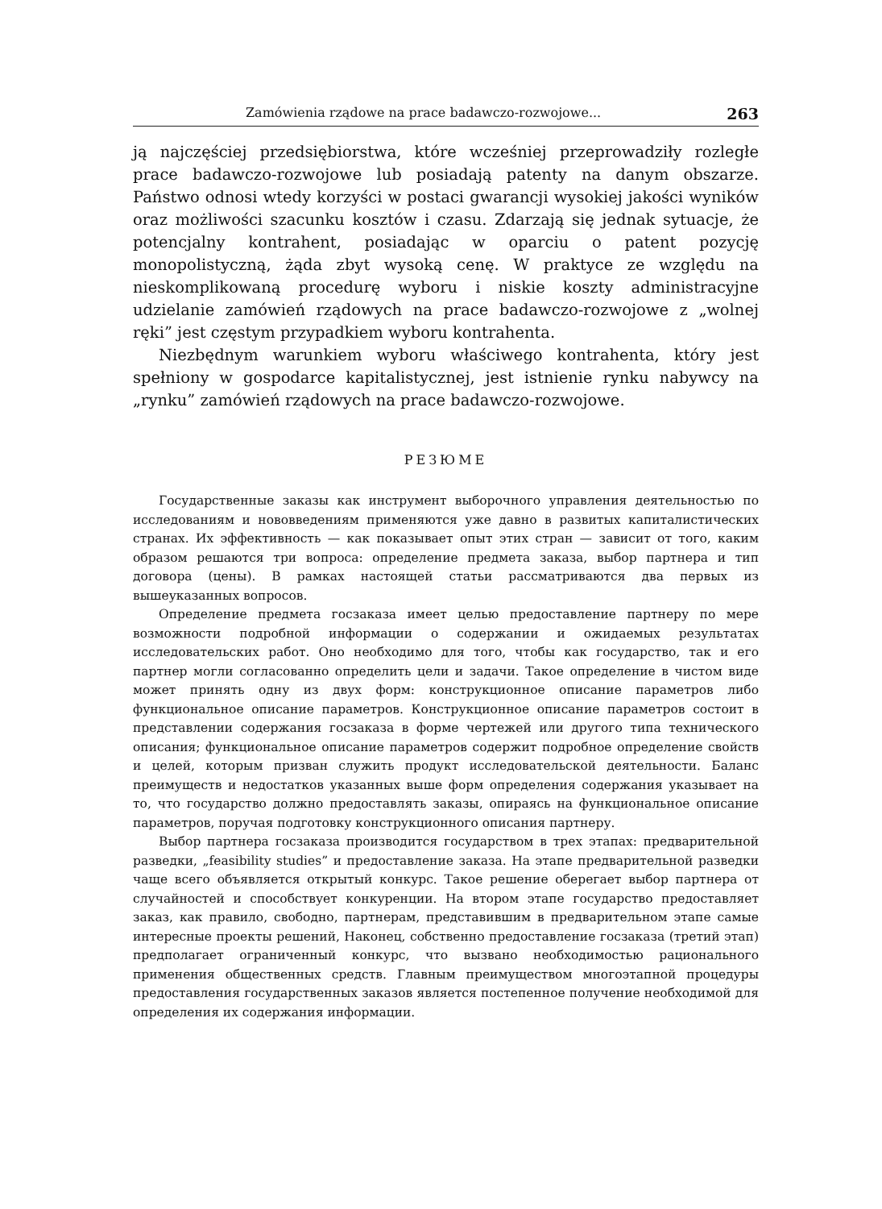Zamówienia rządowe na prace badawczo-rozwojowe... 263
ją najczęściej przedsiębiorstwa, które wcześniej przeprowadziły rozległe prace badawczo-rozwojowe lub posiadają patenty na danym obszarze. Państwo odnosi wtedy korzyści w postaci gwarancji wysokiej jakości wyników oraz możliwości szacunku kosztów i czasu. Zdarzają się jednak sytuacje, że potencjalny kontrahent, posiadając w oparciu o patent pozycję monopolistyczną, żąda zbyt wysoką cenę. W praktyce ze względu na nieskomplikowaną procedurę wyboru i niskie koszty administracyjne udzielanie zamówień rządowych na prace badawczo-rozwojowe z „wolnej ręki” jest częstym przypadkiem wyboru kontrahenta.
Niezbędnym warunkiem wyboru właściwego kontrahenta, który jest spełniony w gospodarce kapitalistycznej, jest istnienie rynku nabywcy na „rynku” zamówień rządowych na prace badawczo-rozwojowe.
РЕЗЮМЕ
Государственные заказы как инструмент выборочного управления деятельностью по исследованиям и нововведениям применяются уже давно в развитых капиталистических странах. Их эффективность — как показывает опыт этих стран — зависит от того, каким образом решаются три вопроса: определение предмета заказа, выбор партнера и тип договора (цены). В рамках настоящей статьи рассматриваются два первых из вышеуказанных вопросов.
Определение предмета госзаказа имеет целью предоставление партнеру по мере возможности подробной информации о содержании и ожидаемых результатах исследовательских работ. Оно необходимо для того, чтобы как государство, так и его партнер могли согласованно определить цели и задачи. Такое определение в чистом виде может принять одну из двух форм: конструкционное описание параметров либо функциональное описание параметров. Конструкционное описание параметров состоит в представлении содержания госзаказа в форме чертежей или другого типа технического описания; функциональное описание параметров содержит подробное определение свойств и целей, которым призван служить продукт исследовательской деятельности. Баланс преимуществ и недостатков указанных выше форм определения содержания указывает на то, что государство должно предоставлять заказы, опираясь на функциональное описание параметров, поручая подготовку конструкционного описания партнеру.
Выбор партнера госзаказа производится государством в трех этапах: предварительной разведки, „feasibility studies” и предоставление заказа. На этапе предварительной разведки чаще всего объявляется открытый конкурс. Такое решение оберегает выбор партнера от случайностей и способствует конкуренции. На втором этапе государство предоставляет заказ, как правило, свободно, партнерам, представившим в предварительном этапе самые интересные проекты решений, Наконец, собственно предоставление госзаказа (третий этап) предполагает ограниченный конкурс, что вызвано необходимостью рационального применения общественных средств. Главным преимуществом многоэтапной процедуры предоставления государственных заказов является постепенное получение необходимой для определения их содержания информации.